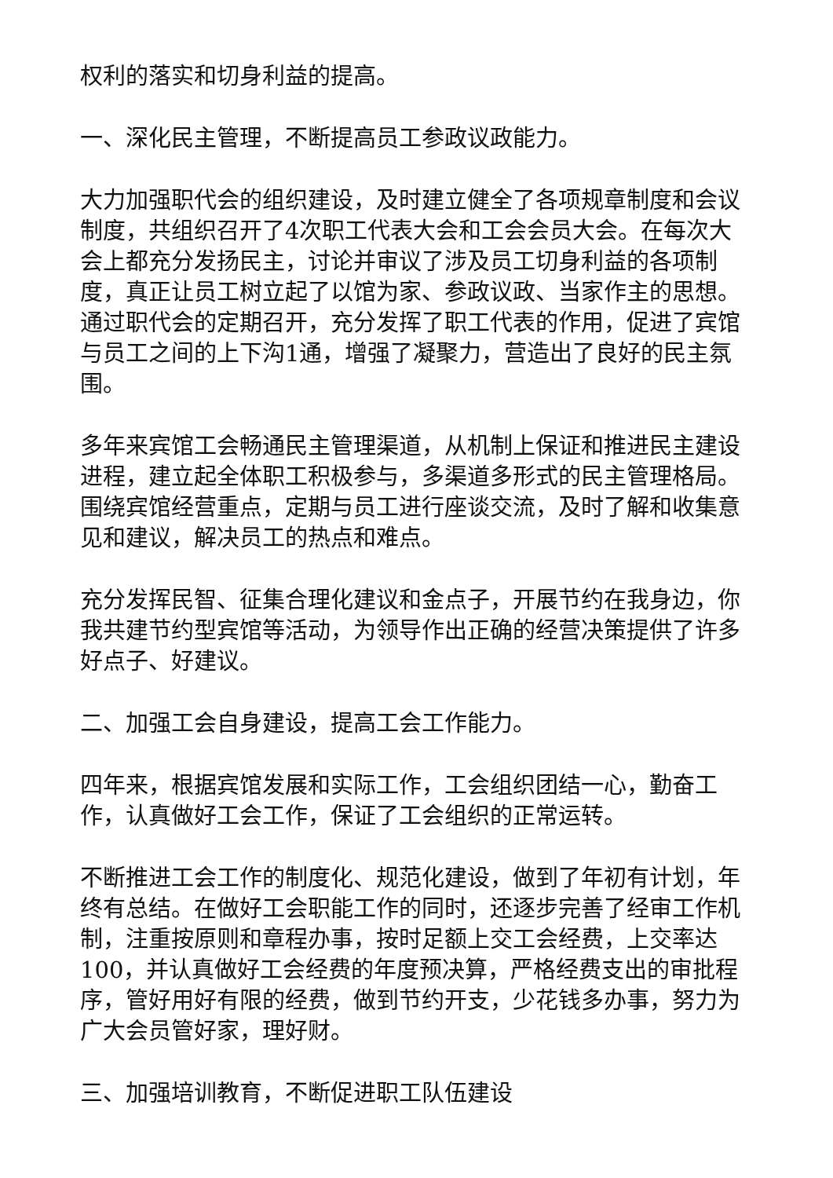权利的落实和切身利益的提高。
一、深化民主管理，不断提高员工参政议政能力。
大力加强职代会的组织建设，及时建立健全了各项规章制度和会议制度，共组织召开了4次职工代表大会和工会会员大会。在每次大会上都充分发扬民主，讨论并审议了涉及员工切身利益的各项制度，真正让员工树立起了以馆为家、参政议政、当家作主的思想。通过职代会的定期召开，充分发挥了职工代表的作用，促进了宾馆与员工之间的上下沟1通，增强了凝聚力，营造出了良好的民主氛围。
多年来宾馆工会畅通民主管理渠道，从机制上保证和推进民主建设进程，建立起全体职工积极参与，多渠道多形式的民主管理格局。围绕宾馆经营重点，定期与员工进行座谈交流，及时了解和收集意见和建议，解决员工的热点和难点。
充分发挥民智、征集合理化建议和金点子，开展节约在我身边，你我共建节约型宾馆等活动，为领导作出正确的经营决策提供了许多好点子、好建议。
二、加强工会自身建设，提高工会工作能力。
四年来，根据宾馆发展和实际工作，工会组织团结一心，勤奋工作，认真做好工会工作，保证了工会组织的正常运转。
不断推进工会工作的制度化、规范化建设，做到了年初有计划，年终有总结。在做好工会职能工作的同时，还逐步完善了经审工作机制，注重按原则和章程办事，按时足额上交工会经费，上交率达100，并认真做好工会经费的年度预决算，严格经费支出的审批程序，管好用好有限的经费，做到节约开支，少花钱多办事，努力为广大会员管好家，理好财。
三、加强培训教育，不断促进职工队伍建设